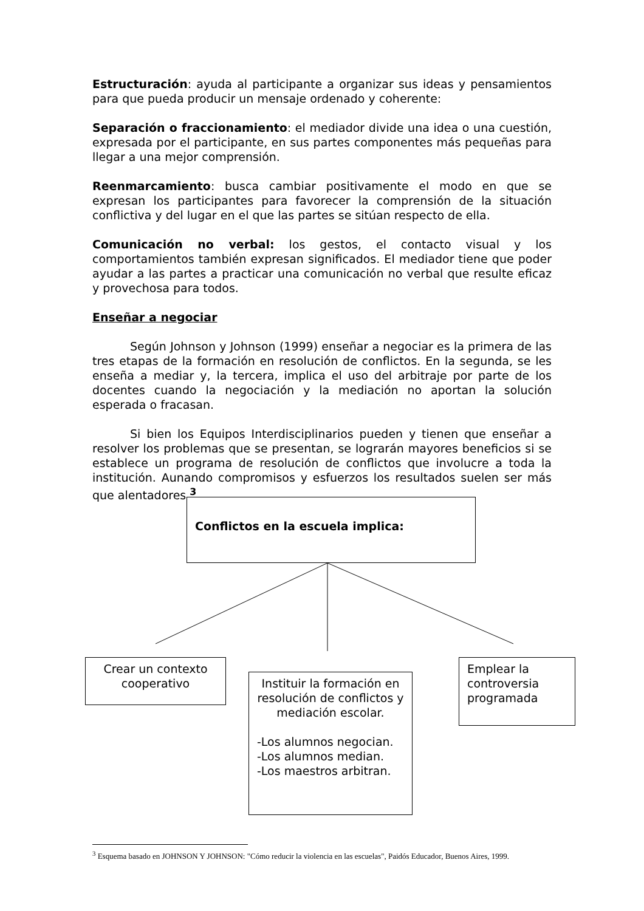Estructuración: ayuda al participante a organizar sus ideas y pensamientos para que pueda producir un mensaje ordenado y coherente:
Separación o fraccionamiento: el mediador divide una idea o una cuestión, expresada por el participante, en sus partes componentes más pequeñas para llegar a una mejor comprensión.
Reenmarcamiento: busca cambiar positivamente el modo en que se expresan los participantes para favorecer la comprensión de la situación conflictiva y del lugar en el que las partes se sitúan respecto de ella.
Comunicación no verbal: los gestos, el contacto visual y los comportamientos también expresan significados. El mediador tiene que poder ayudar a las partes a practicar una comunicación no verbal que resulte eficaz y provechosa para todos.
Enseñar a negociar
Según Johnson y Johnson (1999) enseñar a negociar es la primera de las tres etapas de la formación en resolución de conflictos. En la segunda, se les enseña a mediar y, la tercera, implica el uso del arbitraje por parte de los docentes cuando la negociación y la mediación no aportan la solución esperada o fracasan.
Si bien los Equipos Interdisciplinarios pueden y tienen que enseñar a resolver los problemas que se presentan, se lograrán mayores beneficios si se establece un programa de resolución de conflictos que involucre a toda la institución. Aunando compromisos y esfuerzos los resultados suelen ser más que alentadores.<sup>3</sup>
Conflictos en la escuela implica:
Crear un contexto cooperativo
Instituir la formación en resolución de conflictos y mediación escolar.
-Los alumnos negocian.
-Los alumnos median.
-Los maestros arbitran.
Emplear la controversia programada
<sup>3</sup> Esquema basado en JOHNSON Y JOHNSON: "Cómo reducir la violencia en las escuelas", Paidós Educador, Buenos Aires, 1999.